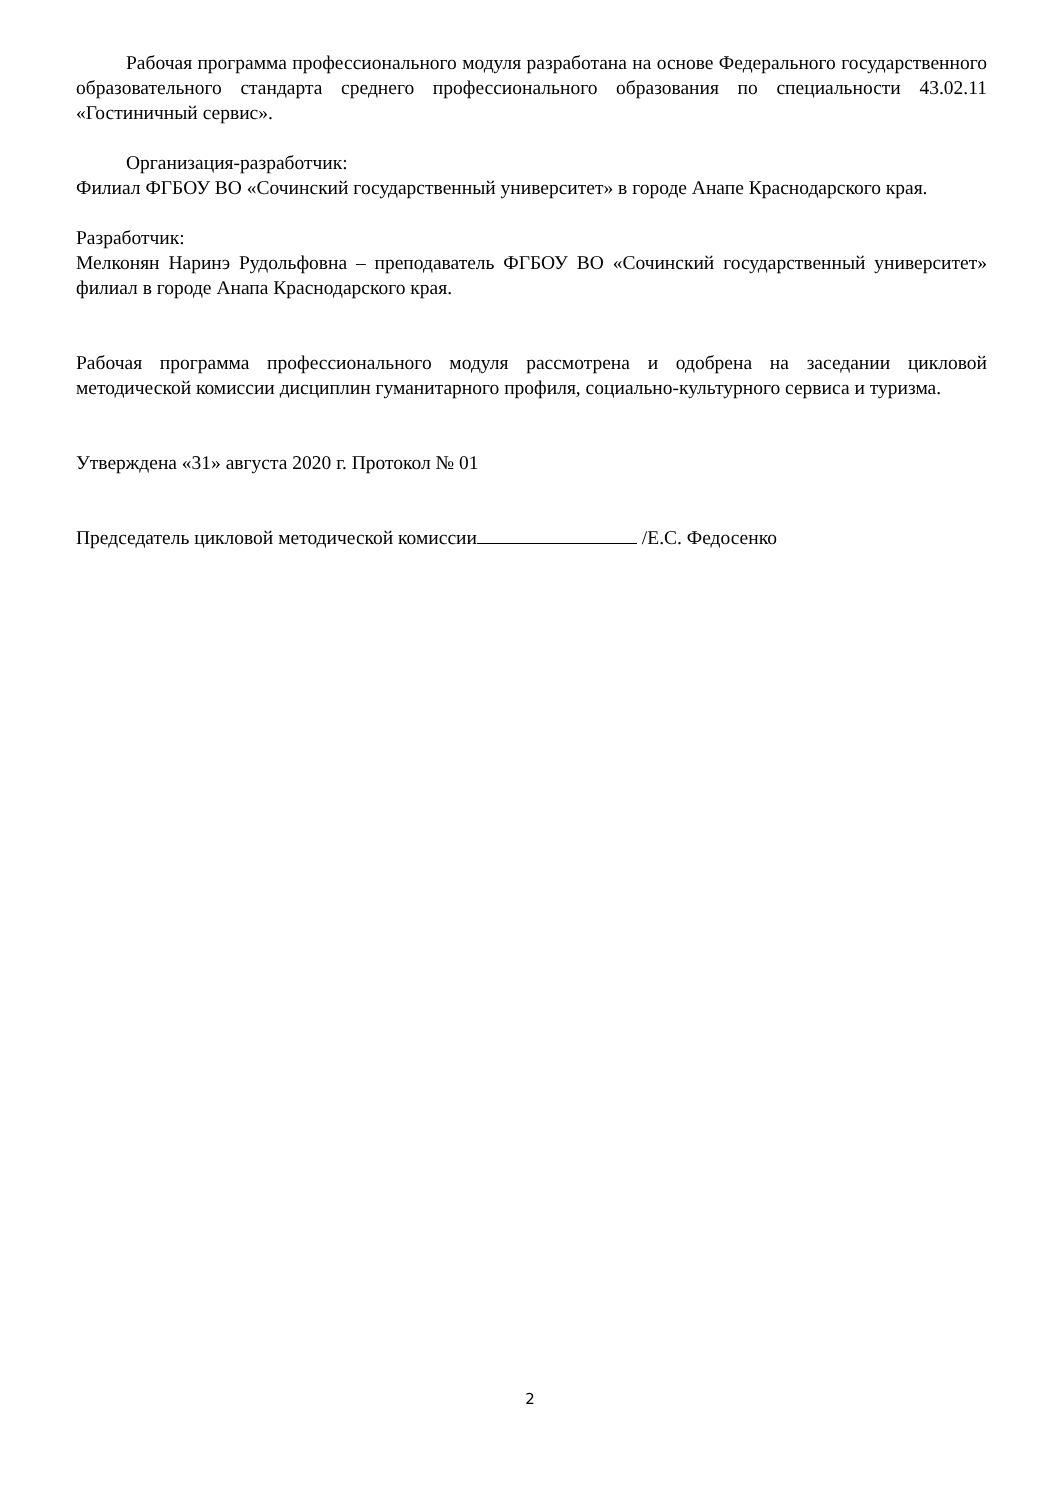Рабочая программа профессионального модуля разработана на основе Федерального государственного образовательного стандарта среднего профессионального образования по специальности 43.02.11 «Гостиничный сервис».
Организация-разработчик:
Филиал ФГБОУ ВО «Сочинский государственный университет» в городе Анапе Краснодарского края.
Разработчик:
Мелконян Наринэ Рудольфовна – преподаватель ФГБОУ ВО «Сочинский государственный университет» филиал в городе Анапа Краснодарского края.
Рабочая программа профессионального модуля рассмотрена и одобрена на заседании цикловой методической комиссии дисциплин гуманитарного профиля, социально-культурного сервиса и туризма.
Утверждена «31» августа 2020 г. Протокол № 01
Председатель цикловой методической комиссии /Е.С. Федосенко
2